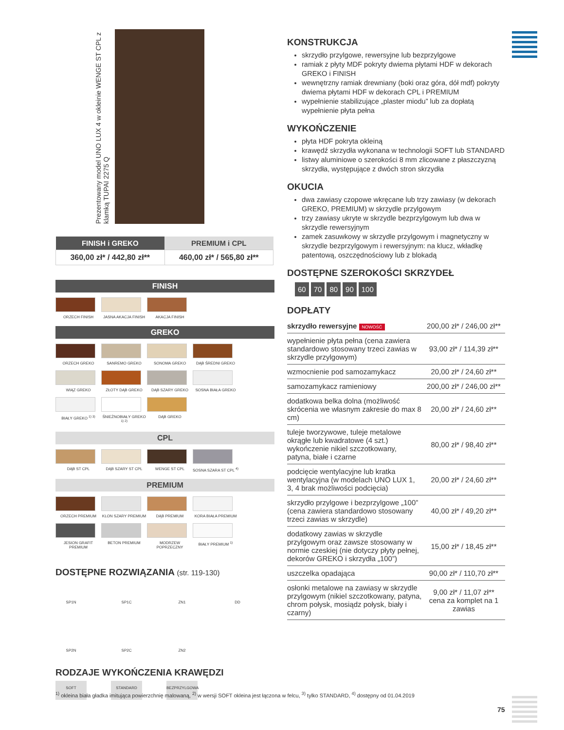Prezentowany model UNO LUX 4 w okleinie WENGE ST CPL z klamką TUPAI 2275 Q
| FINISH i GREKO | PREMIUM i CPL |
| --- | --- |
| 360,00 zł* / 442,80 zł** | 460,00 zł* / 565,80 zł** |
FINISH
ORZECH FINISH
JASNA AKACJA FINISH
AKACJA FINISH
GREKO
ORZECH GREKO
SANREMO GREKO
SONOMA GREKO
DĄB ŚREDNI GREKO
WIĄZ GREKO
ZŁOTY DĄB GREKO
DĄB SZARY GREKO
SOSNA BIAŁA GREKO
BIAŁY GREKO <sup>1) 3)</sup>
ŚNIEŻNOBIAŁY GREKO <sup>1) 2)</sup>
DĄB GREKO
CPL
DĄB ST CPL
DĄB SZARY ST CPL
WENGE ST CPL
SOSNA SZARA ST CPL <sup>4)</sup>
PREMIUM
ORZECH PREMIUM
KLON SZARY PREMIUM
DĄB PREMIUM
KORA BIAŁA PREMIUM
JESION GRAFIT PREMIUM
BETON PREMIUM
MODRZEW POPRZECZNY
BIAŁY PREMIUM <sup>1)</sup>
DOSTĘPNE ROZWIĄZANIA (str. 119-130)
SP1N SP1C ZN1 DD SP2N SP2C ZN2
RODZAJE WYKOŃCZENIA KRAWĘDZI
SOFT STANDARD BEZPRZYLGOWA
KONSTRUKCJA
skrzydło przylgowe, rewersyjne lub bezprzylgowe
ramiak z płyty MDF pokryty dwiema płytami HDF w dekorach GREKO i FINISH
wewnętrzny ramiak drewniany (boki oraz góra, dół mdf) pokryty dwiema płytami HDF w dekorach CPL i PREMIUM
wypełnienie stabilizujące „plaster miodu” lub za dopłatą wypełnienie płyta pełna
WYKOŃCZENIE
płyta HDF pokryta okleiną
krawędź skrzydła wykonana w technologii SOFT lub STANDARD
listwy aluminiowe o szerokości 8 mm zlicowane z płaszczyzną skrzydła, występujące z dwóch stron skrzydła
OKUCIA
dwa zawiasy czopowe wkręcane lub trzy zawiasy (w dekorach GREKO, PREMIUM) w skrzydle przylgowym
trzy zawiasy ukryte w skrzydle bezprzylgowym lub dwa w skrzydle rewersyjnym
zamek zasuwkowy w skrzydle przylgowym i magnetyczny w skrzydle bezprzylgowym i rewersyjnym: na klucz, wkładkę patentową, oszczędnościowy lub z blokadą
DOSTĘPNE SZEROKOŚCI SKRZYDEŁ
60 70 80 90 100
DOPŁATY
| skrzydło rewersyjne NOWOŚĆ | 200,00 zł* / 246,00 zł** |
| wypełnienie płyta pełna (cena zawiera standardowo stosowany trzeci zawias w skrzydle przylgowym) | 93,00 zł* / 114,39 zł** |
| wzmocnienie pod samozamykacz | 20,00 zł* / 24,60 zł** |
| samozamykacz ramieniowy | 200,00 zł* / 246,00 zł** |
| dodatkowa belka dolna (możliwość skrócenia we własnym zakresie do max 8 cm) | 20,00 zł* / 24,60 zł** |
| tuleje tworzywowe, tuleje metalowe okrągłe lub kwadratowe (4 szt.) wykończenie nikiel szczotkowany, patyna, białe i czarne | 80,00 zł* / 98,40 zł** |
| podcięcie wentylacyjne lub kratka wentylacyjna (w modelach UNO LUX 1, 3, 4 brak możliwości podcięcia) | 20,00 zł* / 24,60 zł** |
| skrzydło przylgowe i bezprzylgowe „100” (cena zawiera standardowo stosowany trzeci zawias w skrzydle) | 40,00 zł* / 49,20 zł** |
| dodatkowy zawias w skrzydle przylgowym oraz zawsze stosowany w normie czeskiej (nie dotyczy płyty pełnej, dekorów GREKO i skrzydła „100”) | 15,00 zł* / 18,45 zł** |
| uszczelka opadająca | 90,00 zł* / 110,70 zł** |
| osłonki metalowe na zawiasy w skrzydle przylgowym (nikiel szczotkowany, patyna, chrom połysk, mosiądz połysk, biały i czarny) | 9,00 zł* / 11,07 zł** cena za komplet na 1 zawias |
<sup>1)</sup> okleina biała gładka imitująca powierzchnię malowaną, <sup>2)</sup> w wersji SOFT okleina jest łączona w felcu, <sup>3)</sup> tylko STANDARD, <sup>4)</sup> dostępny od 01.04.2019
75